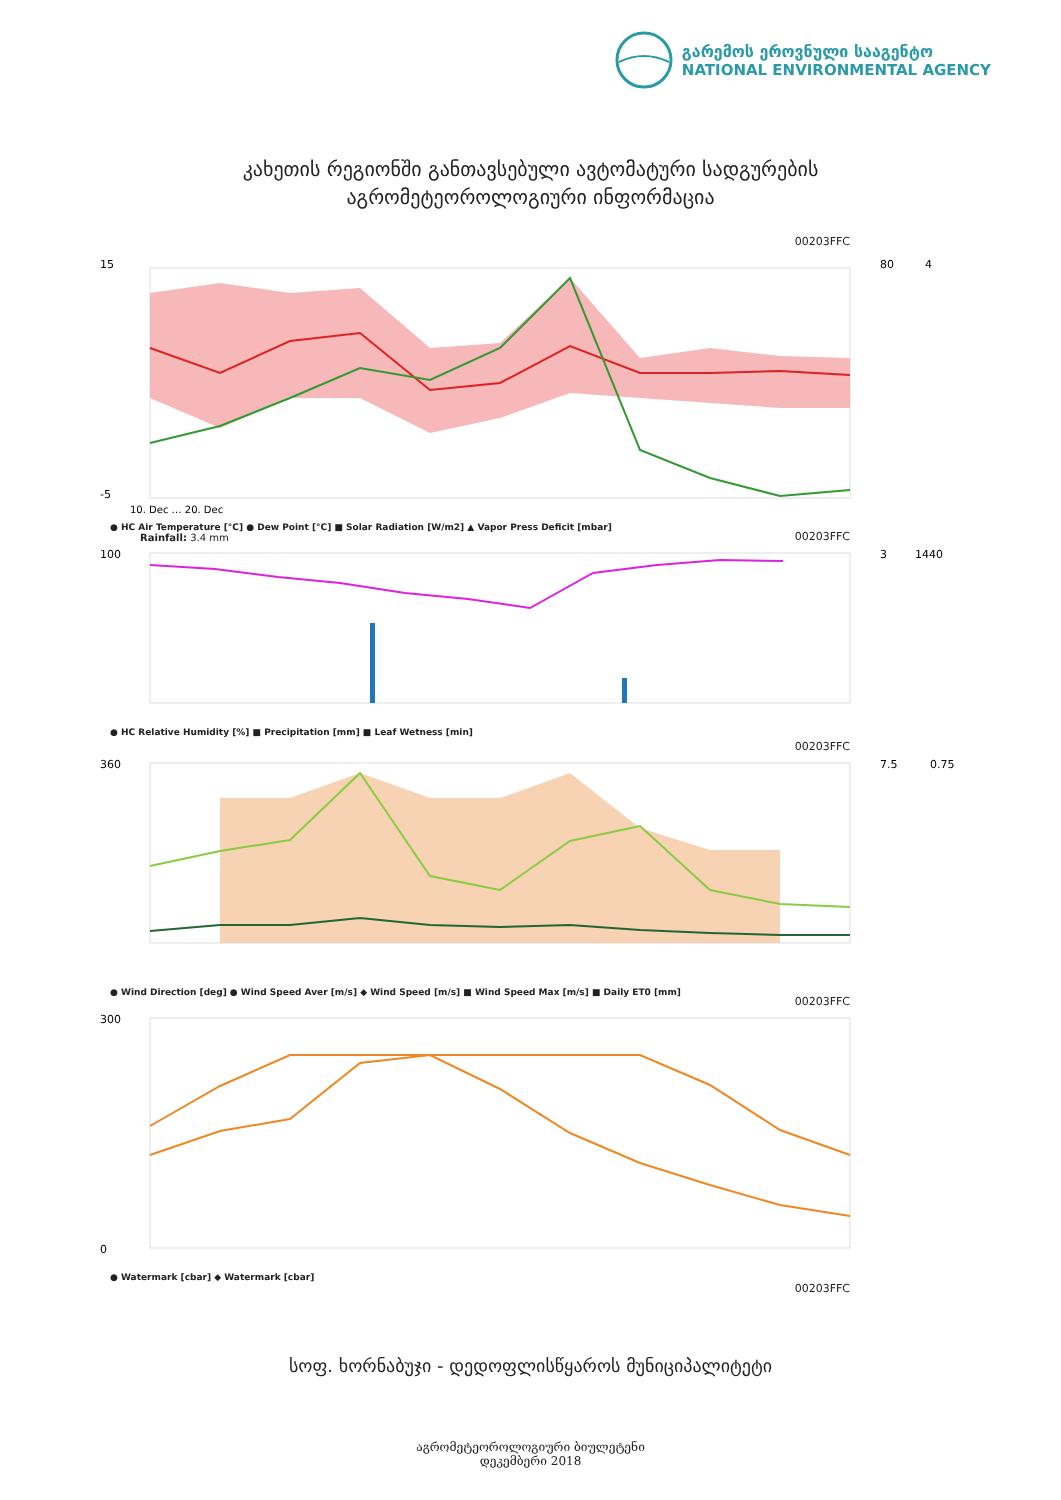გარემოს ეროვნული სააგენტო
NATIONAL ENVIRONMENTAL AGENCY
კახეთის რეგიონში განთავსებული ავტომატური სადგურების
აგრომეტეოროლოგიური ინფორმაცია
00203FFC
15
-5
80
4
10. Dec … 20. Dec
● HC Air Temperature [°C] ● Dew Point [°C] ■ Solar Radiation [W/m2] ▲ Vapor Press Deficit [mbar]
Rainfall: 3.4 mm
00203FFC
100
3
1440
● HC Relative Humidity [%] ■ Precipitation [mm] ■ Leaf Wetness [min]
00203FFC
360
7.5
0.75
● Wind Direction [deg] ● Wind Speed Aver [m/s] ◆ Wind Speed [m/s] ■ Wind Speed Max [m/s] ■ Daily ET0 [mm]
00203FFC
300
0
● Watermark [cbar] ◆ Watermark [cbar]
00203FFC
სოფ. ხორნაბუჯი - დედოფლისწყაროს მუნიციპალიტეტი
აგრომეტეოროლოგიური ბიულეტენი
დეკემბერი 2018